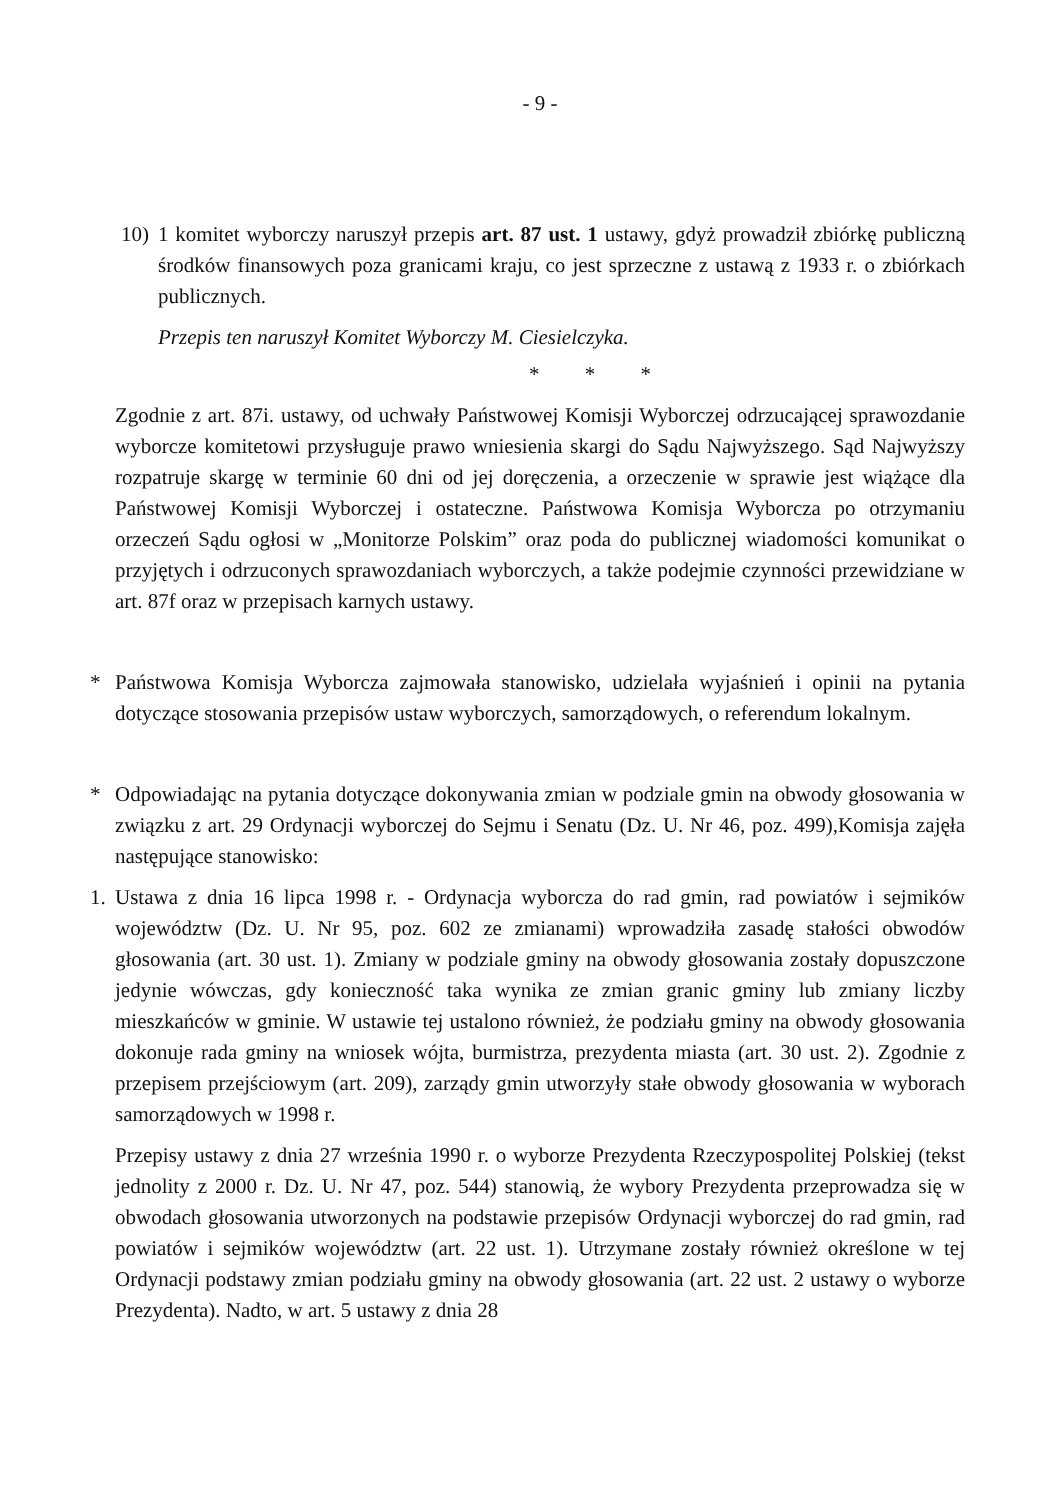- 9 -
10) 1 komitet wyborczy naruszył przepis art. 87 ust. 1 ustawy, gdyż prowadził zbiórkę publiczną środków finansowych poza granicami kraju, co jest sprzeczne z ustawą z 1933 r. o zbiórkach publicznych.
Przepis ten naruszył Komitet Wyborczy M. Ciesielczyka.
* * *
Zgodnie z art. 87i. ustawy, od uchwały Państwowej Komisji Wyborczej odrzucającej sprawozdanie wyborcze komitetowi przysługuje prawo wniesienia skargi do Sądu Najwyższego. Sąd Najwyższy rozpatruje skargę w terminie 60 dni od jej doręczenia, a orzeczenie w sprawie jest wiążące dla Państwowej Komisji Wyborczej i ostateczne. Państwowa Komisja Wyborcza po otrzymaniu orzeczeń Sądu ogłosi w „Monitorze Polskim” oraz poda do publicznej wiadomości komunikat o przyjętych i odrzuconych sprawozdaniach wyborczych, a także podejmie czynności przewidziane w art. 87f oraz w przepisach karnych ustawy.
* Państwowa Komisja Wyborcza zajmowała stanowisko, udzielała wyjaśnień i opinii na pytania dotyczące stosowania przepisów ustaw wyborczych, samorządowych, o referendum lokalnym.
* Odpowiadając na pytania dotyczące dokonywania zmian w podziale gmin na obwody głosowania w związku z art. 29 Ordynacji wyborczej do Sejmu i Senatu (Dz. U. Nr 46, poz. 499),Komisja zajęła następujące stanowisko:
1. Ustawa z dnia 16 lipca 1998 r. - Ordynacja wyborcza do rad gmin, rad powiatów i sejmików województw (Dz. U. Nr 95, poz. 602 ze zmianami) wprowadziła zasadę stałości obwodów głosowania (art. 30 ust. 1). Zmiany w podziale gminy na obwody głosowania zostały dopuszczone jedynie wówczas, gdy konieczność taka wynika ze zmian granic gminy lub zmiany liczby mieszkańców w gminie. W ustawie tej ustalono również, że podziału gminy na obwody głosowania dokonuje rada gminy na wniosek wójta, burmistrza, prezydenta miasta (art. 30 ust. 2). Zgodnie z przepisem przejściowym (art. 209), zarządy gmin utworzyły stałe obwody głosowania w wyborach samorządowych w 1998 r.
Przepisy ustawy z dnia 27 września 1990 r. o wyborze Prezydenta Rzeczypospolitej Polskiej (tekst jednolity z 2000 r. Dz. U. Nr 47, poz. 544) stanowią, że wybory Prezydenta przeprowadza się w obwodach głosowania utworzonych na podstawie przepisów Ordynacji wyborczej do rad gmin, rad powiatów i sejmików województw (art. 22 ust. 1). Utrzymane zostały również określone w tej Ordynacji podstawy zmian podziału gminy na obwody głosowania (art. 22 ust. 2 ustawy o wyborze Prezydenta). Nadto, w art. 5 ustawy z dnia 28